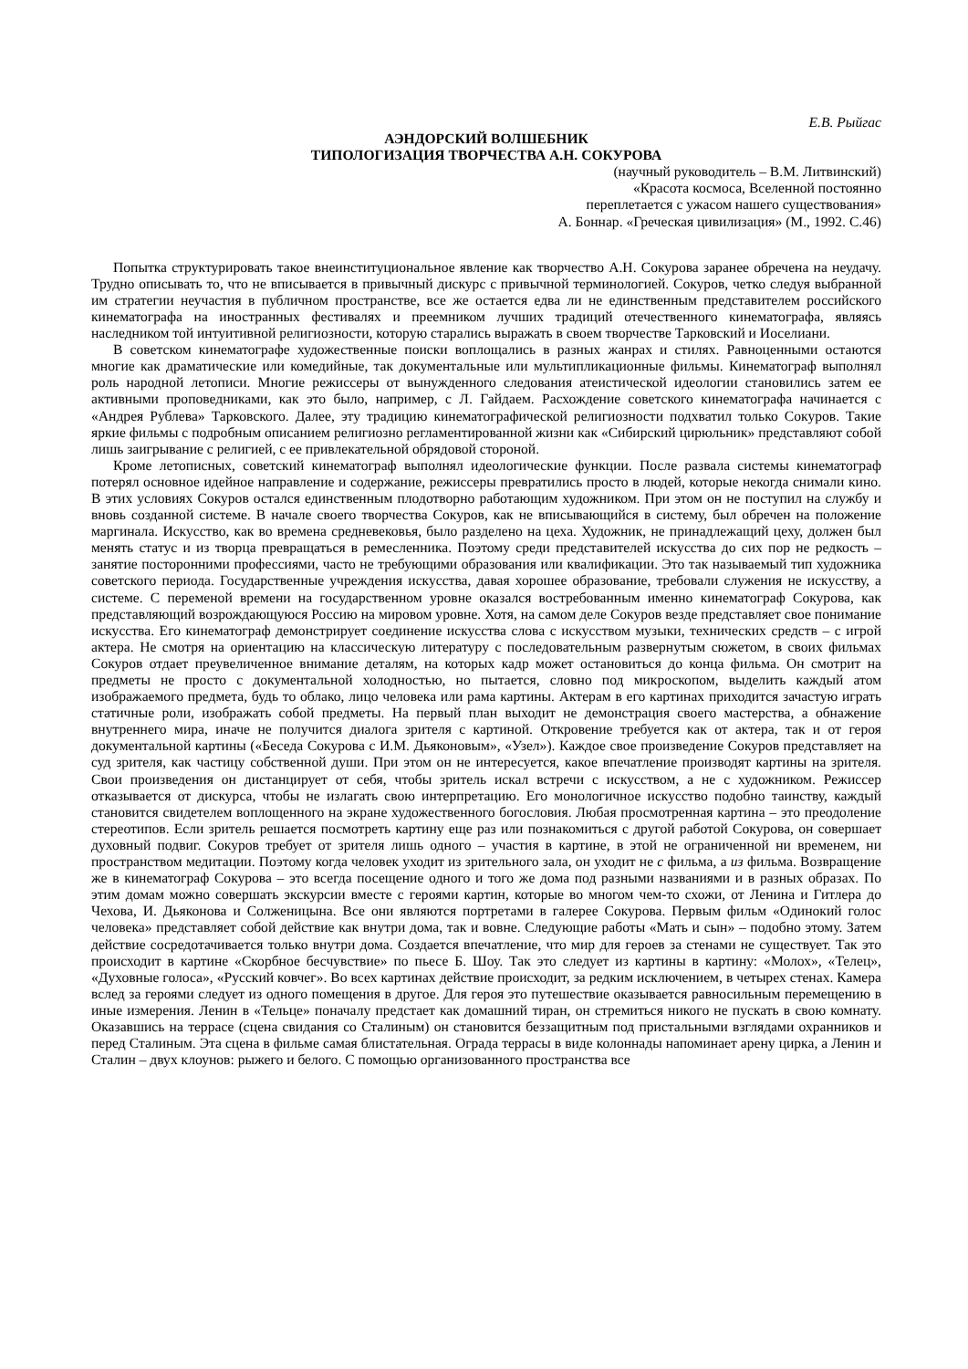Е.В. Рыйгас
АЭНДОРСКИЙ ВОЛШЕБНИК
ТИПОЛОГИЗАЦИЯ ТВОРЧЕСТВА А.Н. СОКУРОВА
(научный руководитель – В.М. Литвинский)
«Красота космоса, Вселенной постоянно
переплетается с ужасом нашего существования»
А. Боннар. «Греческая цивилизация» (М., 1992. С.46)
Попытка структурировать такое внеинституциональное явление как творчество А.Н. Сокурова заранее обречена на неудачу. Трудно описывать то, что не вписывается в привычный дискурс с привычной терминологией. Сокуров, четко следуя выбранной им стратегии неучастия в публичном пространстве, все же остается едва ли не единственным представителем российского кинематографа на иностранных фестивалях и преемником лучших традиций отечественного кинематографа, являясь наследником той интуитивной религиозности, которую старались выражать в своем творчестве Тарковский и Иоселиани.
В советском кинематографе художественные поиски воплощались в разных жанрах и стилях. Равноценными остаются многие как драматические или комедийные, так документальные или мультипликационные фильмы. Кинематограф выполнял роль народной летописи. Многие режиссеры от вынужденного следования атеистической идеологии становились затем ее активными проповедниками, как это было, например, с Л. Гайдаем. Расхождение советского кинематографа начинается с «Андрея Рублева» Тарковского. Далее, эту традицию кинематографической религиозности подхватил только Сокуров. Такие яркие фильмы с подробным описанием религиозно регламентированной жизни как «Сибирский цирюльник» представляют собой лишь заигрывание с религией, с ее привлекательной обрядовой стороной.
Кроме летописных, советский кинематограф выполнял идеологические функции. После развала системы кинематограф потерял основное идейное направление и содержание, режиссеры превратились просто в людей, которые некогда снимали кино. В этих условиях Сокуров остался единственным плодотворно работающим художником. При этом он не поступил на службу и вновь созданной системе. В начале своего творчества Сокуров, как не вписывающийся в систему, был обречен на положение маргинала. Искусство, как во времена средневековья, было разделено на цеха. Художник, не принадлежащий цеху, должен был менять статус и из творца превращаться в ремесленника. Поэтому среди представителей искусства до сих пор не редкость – занятие посторонними профессиями, часто не требующими образования или квалификации. Это так называемый тип художника советского периода. Государственные учреждения искусства, давая хорошее образование, требовали служения не искусству, а системе. С переменой времени на государственном уровне оказался востребованным именно кинематограф Сокурова, как представляющий возрождающуюся Россию на мировом уровне. Хотя, на самом деле Сокуров везде представляет свое понимание искусства. Его кинематограф демонстрирует соединение искусства слова с искусством музыки, технических средств – с игрой актера. Не смотря на ориентацию на классическую литературу с последовательным развернутым сюжетом, в своих фильмах Сокуров отдает преувеличенное внимание деталям, на которых кадр может остановиться до конца фильма. Он смотрит на предметы не просто с документальной холодностью, но пытается, словно под микроскопом, выделить каждый атом изображаемого предмета, будь то облако, лицо человека или рама картины. Актерам в его картинах приходится зачастую играть статичные роли, изображать собой предметы. На первый план выходит не демонстрация своего мастерства, а обнажение внутреннего мира, иначе не получится диалога зрителя с картиной. Откровение требуется как от актера, так и от героя документальной картины («Беседа Сокурова с И.М. Дьяконовым», «Узел»). Каждое свое произведение Сокуров представляет на суд зрителя, как частицу собственной души. При этом он не интересуется, какое впечатление производят картины на зрителя. Свои произведения он дистанцирует от себя, чтобы зритель искал встречи с искусством, а не с художником. Режиссер отказывается от дискурса, чтобы не излагать свою интерпретацию. Его монологичное искусство подобно таинству, каждый становится свидетелем воплощенного на экране художественного богословия. Любая просмотренная картина – это преодоление стереотипов. Если зритель решается посмотреть картину еще раз или познакомиться с другой работой Сокурова, он совершает духовный подвиг. Сокуров требует от зрителя лишь одного – участия в картине, в этой не ограниченной ни временем, ни пространством медитации. Поэтому когда человек уходит из зрительного зала, он уходит не с фильма, а из фильма. Возвращение же в кинематограф Сокурова – это всегда посещение одного и того же дома под разными названиями и в разных образах. По этим домам можно совершать экскурсии вместе с героями картин, которые во многом чем-то схожи, от Ленина и Гитлера до Чехова, И. Дьяконова и Солженицына. Все они являются портретами в галерее Сокурова. Первым фильм «Одинокий голос человека» представляет собой действие как внутри дома, так и вовне. Следующие работы «Мать и сын» – подобно этому. Затем действие сосредотачивается только внутри дома. Создается впечатление, что мир для героев за стенами не существует. Так это происходит в картине «Скорбное бесчувствие» по пьесе Б. Шоу. Так это следует из картины в картину: «Молох», «Телец», «Духовные голоса», «Русский ковчег». Во всех картинах действие происходит, за редким исключением, в четырех стенах. Камера вслед за героями следует из одного помещения в другое. Для героя это путешествие оказывается равносильным перемещению в иные измерения. Ленин в «Тельце» поначалу предстает как домашний тиран, он стремиться никого не пускать в свою комнату. Оказавшись на террасе (сцена свидания со Сталиным) он становится беззащитным под пристальными взглядами охранников и перед Сталиным. Эта сцена в фильме самая блистательная. Ограда террасы в виде колоннады напоминает арену цирка, а Ленин и Сталин – двух клоунов: рыжего и белого. С помощью организованного пространства все